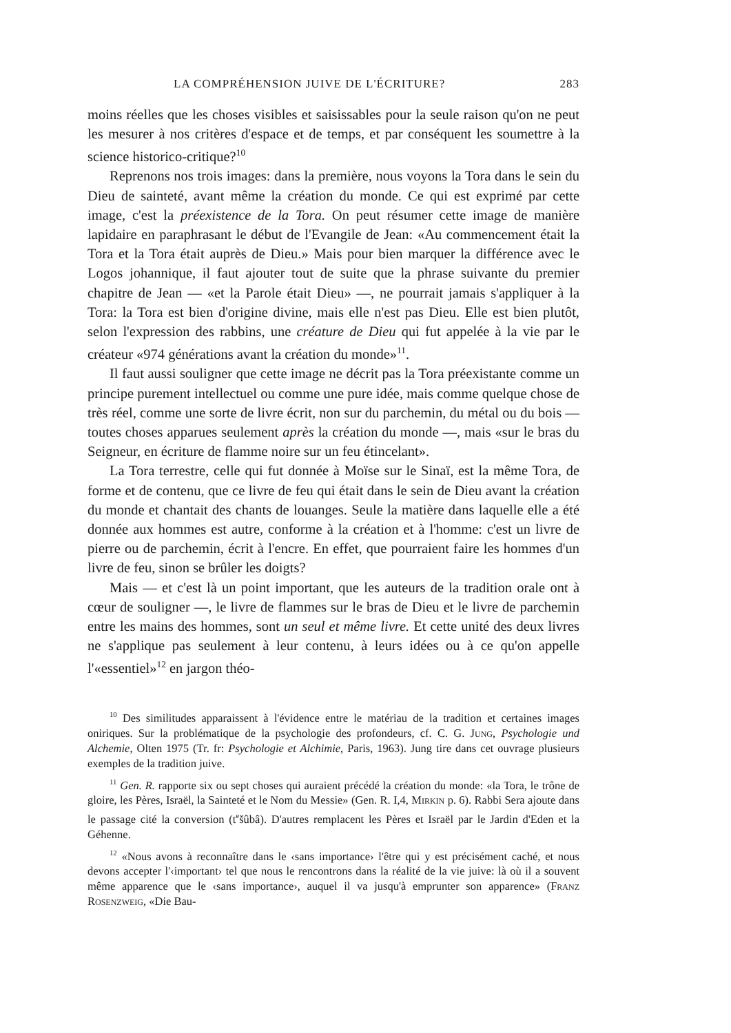LA COMPRÉHENSION JUIVE DE L'ÉCRITURE? 283
moins réelles que les choses visibles et saisissables pour la seule raison qu'on ne peut les mesurer à nos critères d'espace et de temps, et par conséquent les soumettre à la science historico-critique?<sup>10</sup>
Reprenons nos trois images: dans la première, nous voyons la Tora dans le sein du Dieu de sainteté, avant même la création du monde. Ce qui est exprimé par cette image, c'est la préexistence de la Tora. On peut résumer cette image de manière lapidaire en paraphrasant le début de l'Evangile de Jean: «Au commencement était la Tora et la Tora était auprès de Dieu.» Mais pour bien marquer la différence avec le Logos johannique, il faut ajouter tout de suite que la phrase suivante du premier chapitre de Jean — «et la Parole était Dieu» —, ne pourrait jamais s'appliquer à la Tora: la Tora est bien d'origine divine, mais elle n'est pas Dieu. Elle est bien plutôt, selon l'expression des rabbins, une créature de Dieu qui fut appelée à la vie par le créateur «974 générations avant la création du monde»<sup>11</sup>.
Il faut aussi souligner que cette image ne décrit pas la Tora préexistante comme un principe purement intellectuel ou comme une pure idée, mais comme quelque chose de très réel, comme une sorte de livre écrit, non sur du parchemin, du métal ou du bois — toutes choses apparues seulement après la création du monde —, mais «sur le bras du Seigneur, en écriture de flamme noire sur un feu étincelant».
La Tora terrestre, celle qui fut donnée à Moïse sur le Sinaï, est la même Tora, de forme et de contenu, que ce livre de feu qui était dans le sein de Dieu avant la création du monde et chantait des chants de louanges. Seule la matière dans laquelle elle a été donnée aux hommes est autre, conforme à la création et à l'homme: c'est un livre de pierre ou de parchemin, écrit à l'encre. En effet, que pourraient faire les hommes d'un livre de feu, sinon se brûler les doigts?
Mais — et c'est là un point important, que les auteurs de la tradition orale ont à cœur de souligner —, le livre de flammes sur le bras de Dieu et le livre de parchemin entre les mains des hommes, sont un seul et même livre. Et cette unité des deux livres ne s'applique pas seulement à leur contenu, à leurs idées ou à ce qu'on appelle l'«essentiel»<sup>12</sup> en jargon théo-
<sup>10</sup> Des similitudes apparaissent à l'évidence entre le matériau de la tradition et certaines images oniriques. Sur la problématique de la psychologie des profondeurs, cf. C. G. Jung, Psychologie und Alchemie, Olten 1975 (Tr. fr: Psychologie et Alchimie, Paris, 1963). Jung tire dans cet ouvrage plusieurs exemples de la tradition juive.
<sup>11</sup> Gen. R. rapporte six ou sept choses qui auraient précédé la création du monde: «la Tora, le trône de gloire, les Pères, Israël, la Sainteté et le Nom du Messie» (Gen. R. I,4, Mirkin p. 6). Rabbi Sera ajoute dans le passage cité la conversion (t<sup>e</sup>šûbâ). D'autres remplacent les Pères et Israël par le Jardin d'Eden et la Géhenne.
<sup>12</sup> «Nous avons à reconnaître dans le ‹sans importance› l'être qui y est précisément caché, et nous devons accepter l'‹important› tel que nous le rencontrons dans la réalité de la vie juive: là où il a souvent même apparence que le ‹sans importance›, auquel il va jusqu'à emprunter son apparence» (Franz Rosenzweig, «Die Bau-